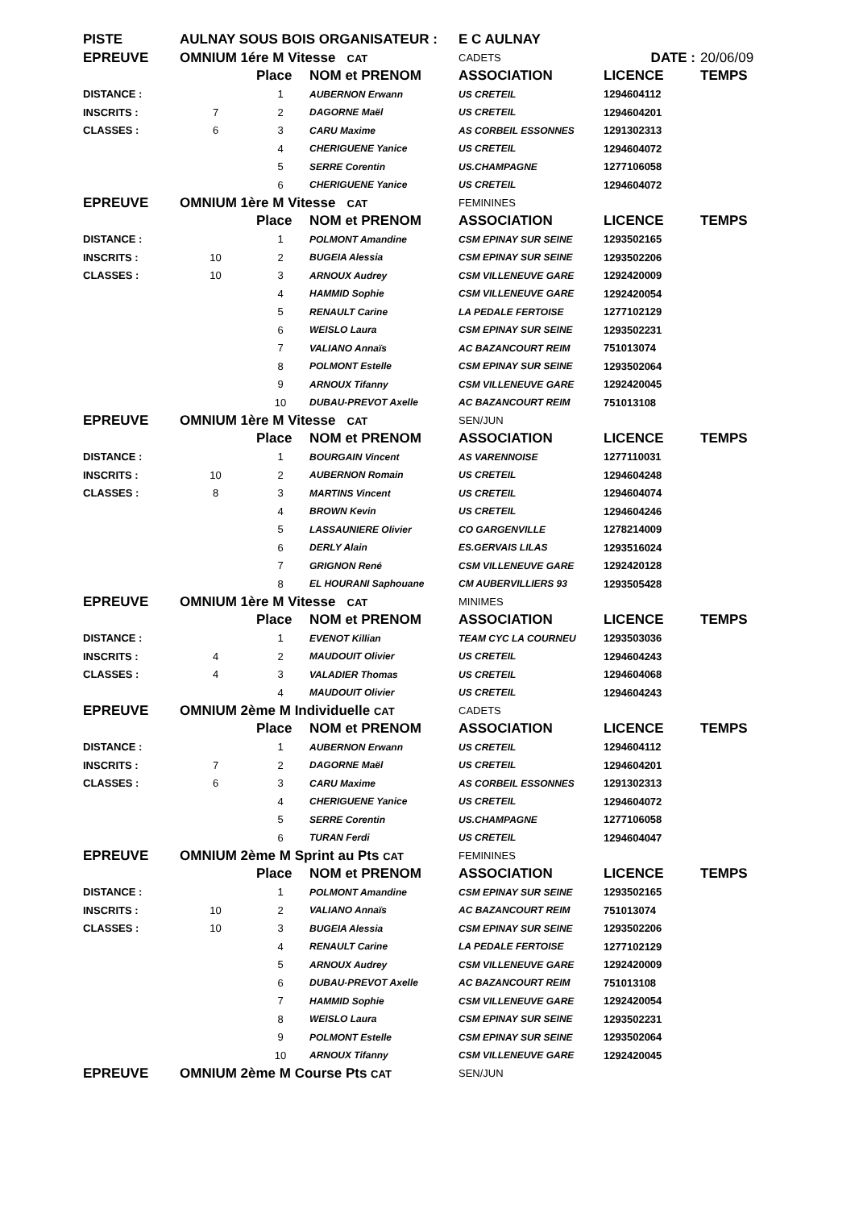| PISTE | AULNAY SOUS BOIS ORGANISATEUR : | | | E C AULNAY | | |
| EPREUVE | OMNIUM 1ére M Vitesse CAT | | | CADETS | DATE : | 20/06/09 |
| | | Place | NOM et PRENOM | ASSOCIATION | LICENCE | TEMPS |
| DISTANCE : | | 1 | AUBERNON Erwann | US CRETEIL | 1294604112 | |
| INSCRITS : | 7 | 2 | DAGORNE Maël | US CRETEIL | 1294604201 | |
| CLASSES : | 6 | 3 | CARU Maxime | AS CORBEIL ESSONNES | 1291302313 | |
| | | 4 | CHERIGUENE Yanice | US CRETEIL | 1294604072 | |
| | | 5 | SERRE Corentin | US.CHAMPAGNE | 1277106058 | |
| | | 6 | CHERIGUENE Yanice | US CRETEIL | 1294604072 | |
| EPREUVE | OMNIUM 1ère M Vitesse CAT | | | FEMININES | | |
| | | Place | NOM et PRENOM | ASSOCIATION | LICENCE | TEMPS |
| DISTANCE : | | 1 | POLMONT Amandine | CSM EPINAY SUR SEINE | 1293502165 | |
| INSCRITS : | 10 | 2 | BUGEIA Alessia | CSM EPINAY SUR SEINE | 1293502206 | |
| CLASSES : | 10 | 3 | ARNOUX Audrey | CSM VILLENEUVE GARE | 1292420009 | |
| | | 4 | HAMMID Sophie | CSM VILLENEUVE GARE | 1292420054 | |
| | | 5 | RENAULT Carine | LA PEDALE FERTOISE | 1277102129 | |
| | | 6 | WEISLO Laura | CSM EPINAY SUR SEINE | 1293502231 | |
| | | 7 | VALIANO Annaïs | AC BAZANCOURT REIM | 751013074 | |
| | | 8 | POLMONT Estelle | CSM EPINAY SUR SEINE | 1293502064 | |
| | | 9 | ARNOUX Tifanny | CSM VILLENEUVE GARE | 1292420045 | |
| | | 10 | DUBAU-PREVOT Axelle | AC BAZANCOURT REIM | 751013108 | |
| EPREUVE | OMNIUM 1ère M Vitesse CAT | | | SEN/JUN | | |
| | | Place | NOM et PRENOM | ASSOCIATION | LICENCE | TEMPS |
| DISTANCE : | | 1 | BOURGAIN Vincent | AS VARENNOISE | 1277110031 | |
| INSCRITS : | 10 | 2 | AUBERNON Romain | US CRETEIL | 1294604248 | |
| CLASSES : | 8 | 3 | MARTINS Vincent | US CRETEIL | 1294604074 | |
| | | 4 | BROWN Kevin | US CRETEIL | 1294604246 | |
| | | 5 | LASSAUNIERE Olivier | CO GARGENVILLE | 1278214009 | |
| | | 6 | DERLY Alain | ES.GERVAIS LILAS | 1293516024 | |
| | | 7 | GRIGNON René | CSM VILLENEUVE GARE | 1292420128 | |
| | | 8 | EL HOURANI Saphouane | CM AUBERVILLIERS 93 | 1293505428 | |
| EPREUVE | OMNIUM 1ère M Vitesse CAT | | | MINIMES | | |
| | | Place | NOM et PRENOM | ASSOCIATION | LICENCE | TEMPS |
| DISTANCE : | | 1 | EVENOT Killian | TEAM CYC LA COURNEU | 1293503036 | |
| INSCRITS : | 4 | 2 | MAUDOUIT Olivier | US CRETEIL | 1294604243 | |
| CLASSES : | 4 | 3 | VALADIER Thomas | US CRETEIL | 1294604068 | |
| | | 4 | MAUDOUIT Olivier | US CRETEIL | 1294604243 | |
| EPREUVE | OMNIUM 2ème M Individuelle CAT | | | CADETS | | |
| | | Place | NOM et PRENOM | ASSOCIATION | LICENCE | TEMPS |
| DISTANCE : | | 1 | AUBERNON Erwann | US CRETEIL | 1294604112 | |
| INSCRITS : | 7 | 2 | DAGORNE Maël | US CRETEIL | 1294604201 | |
| CLASSES : | 6 | 3 | CARU Maxime | AS CORBEIL ESSONNES | 1291302313 | |
| | | 4 | CHERIGUENE Yanice | US CRETEIL | 1294604072 | |
| | | 5 | SERRE Corentin | US.CHAMPAGNE | 1277106058 | |
| | | 6 | TURAN Ferdi | US CRETEIL | 1294604047 | |
| EPREUVE | OMNIUM 2ème M Sprint au Pts CAT | | | FEMININES | | |
| | | Place | NOM et PRENOM | ASSOCIATION | LICENCE | TEMPS |
| DISTANCE : | | 1 | POLMONT Amandine | CSM EPINAY SUR SEINE | 1293502165 | |
| INSCRITS : | 10 | 2 | VALIANO Annaïs | AC BAZANCOURT REIM | 751013074 | |
| CLASSES : | 10 | 3 | BUGEIA Alessia | CSM EPINAY SUR SEINE | 1293502206 | |
| | | 4 | RENAULT Carine | LA PEDALE FERTOISE | 1277102129 | |
| | | 5 | ARNOUX Audrey | CSM VILLENEUVE GARE | 1292420009 | |
| | | 6 | DUBAU-PREVOT Axelle | AC BAZANCOURT REIM | 751013108 | |
| | | 7 | HAMMID Sophie | CSM VILLENEUVE GARE | 1292420054 | |
| | | 8 | WEISLO Laura | CSM EPINAY SUR SEINE | 1293502231 | |
| | | 9 | POLMONT Estelle | CSM EPINAY SUR SEINE | 1293502064 | |
| | | 10 | ARNOUX Tifanny | CSM VILLENEUVE GARE | 1292420045 | |
| EPREUVE | OMNIUM 2ème M Course Pts CAT | | | SEN/JUN | | |